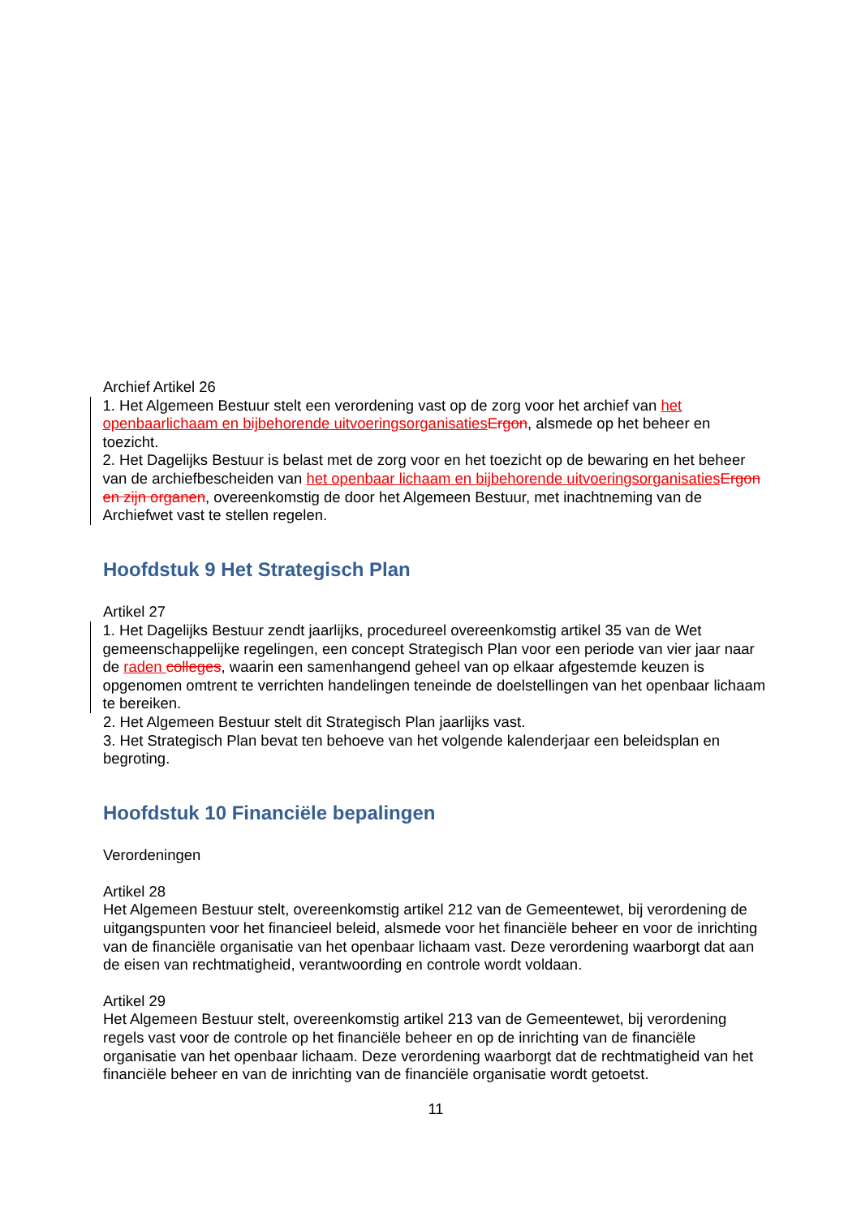Archief Artikel 26
1. Het Algemeen Bestuur stelt een verordening vast op de zorg voor het archief van het openbaarlichaam en bijbehorende uitvoeringsorganisaties Ergon, alsmede op het beheer en toezicht.
2. Het Dagelijks Bestuur is belast met de zorg voor en het toezicht op de bewaring en het beheer van de archiefbescheiden van het openbaar lichaam en bijbehorende uitvoeringsorganisaties Ergon en zijn organen, overeenkomstig de door het Algemeen Bestuur, met inachtneming van de Archiefwet vast te stellen regelen.
Hoofdstuk 9 Het Strategisch Plan
Artikel 27
1. Het Dagelijks Bestuur zendt jaarlijks, procedureel overeenkomstig artikel 35 van de Wet gemeenschappelijke regelingen, een concept Strategisch Plan voor een periode van vier jaar naar de raden colleges, waarin een samenhangend geheel van op elkaar afgestemde keuzen is opgenomen omtrent te verrichten handelingen teneinde de doelstellingen van het openbaar lichaam te bereiken.
2. Het Algemeen Bestuur stelt dit Strategisch Plan jaarlijks vast.
3. Het Strategisch Plan bevat ten behoeve van het volgende kalenderjaar een beleidsplan en begroting.
Hoofdstuk 10 Financiële bepalingen
Verordeningen
Artikel 28
Het Algemeen Bestuur stelt, overeenkomstig artikel 212 van de Gemeentewet, bij verordening de uitgangspunten voor het financieel beleid, alsmede voor het financiële beheer en voor de inrichting van de financiële organisatie van het openbaar lichaam vast. Deze verordening waarborgt dat aan de eisen van rechtmatigheid, verantwoording en controle wordt voldaan.
Artikel 29
Het Algemeen Bestuur stelt, overeenkomstig artikel 213 van de Gemeentewet, bij verordening regels vast voor de controle op het financiële beheer en op de inrichting van de financiële organisatie van het openbaar lichaam. Deze verordening waarborgt dat de rechtmatigheid van het financiële beheer en van de inrichting van de financiële organisatie wordt getoetst.
11